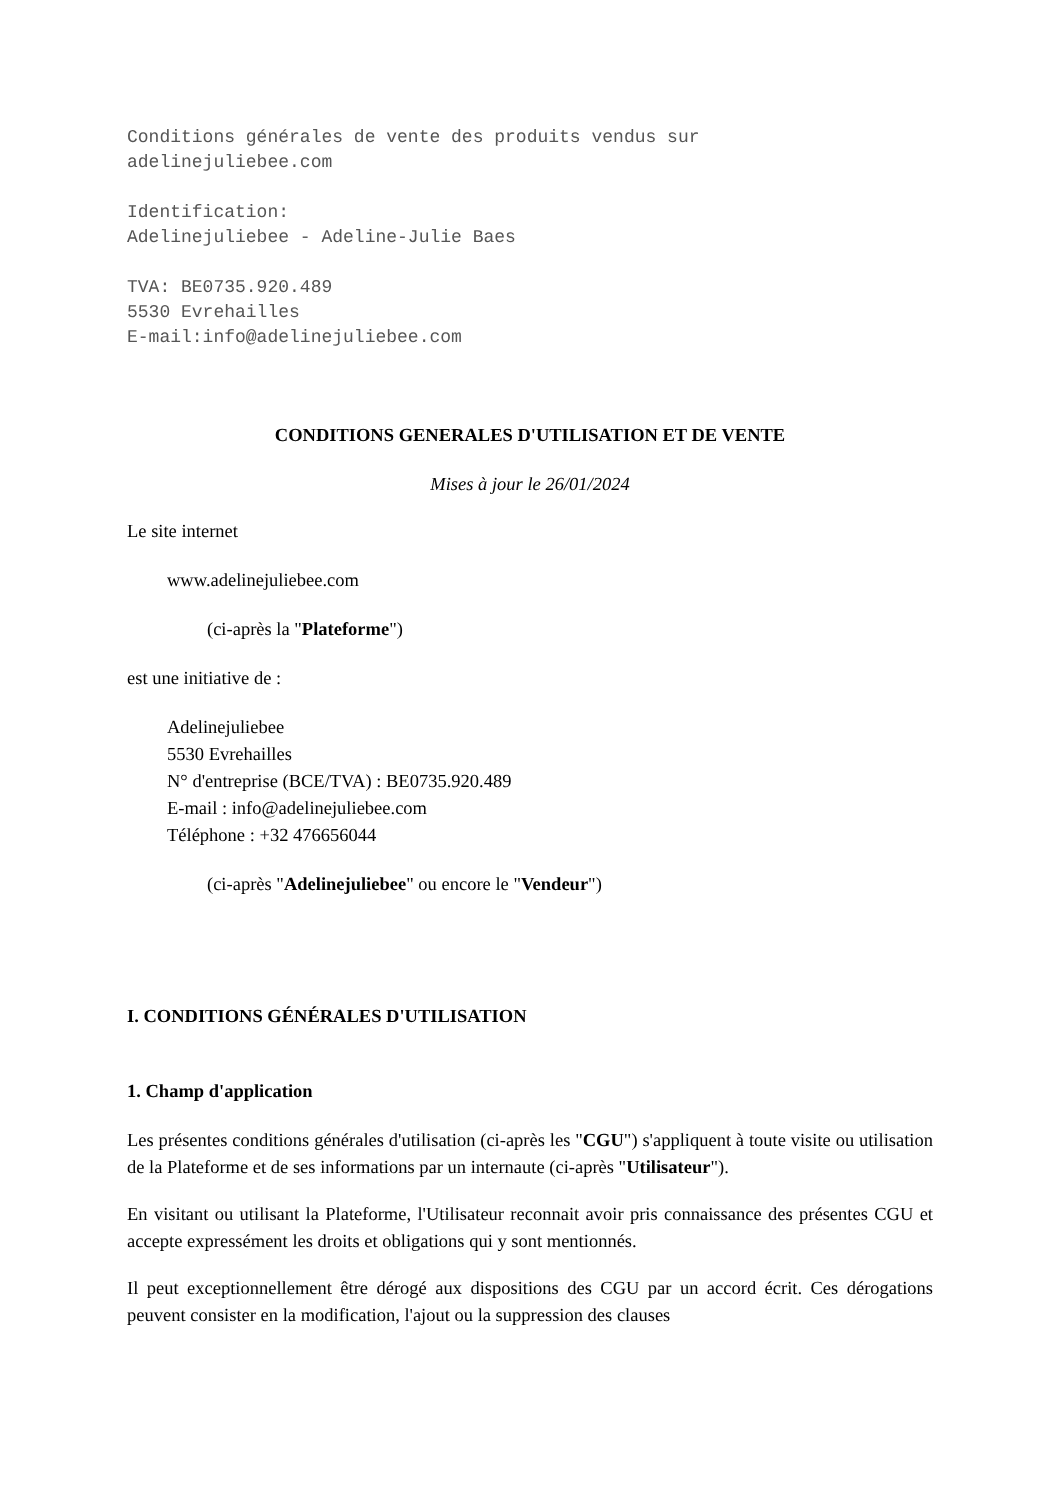Conditions générales de vente des produits vendus sur
adelinejuliebee.com
Identification:
Adelinejuliebee - Adeline-Julie Baes
TVA: BE0735.920.489
5530 Evrehailles
E-mail:info@adelinejuliebee.com
CONDITIONS GENERALES D'UTILISATION ET DE VENTE
Mises à jour le 26/01/2024
Le site internet
www.adelinejuliebee.com
(ci-après la "Plateforme")
est une initiative de :
Adelinejuliebee
5530 Evrehailles
N° d'entreprise (BCE/TVA) : BE0735.920.489
E-mail : info@adelinejuliebee.com
Téléphone : +32 476656044
(ci-après "Adelinejuliebee" ou encore le "Vendeur")
I. CONDITIONS GÉNÉRALES D'UTILISATION
1. Champ d'application
Les présentes conditions générales d'utilisation (ci-après les "CGU") s'appliquent à toute visite ou utilisation de la Plateforme et de ses informations par un internaute (ci-après "Utilisateur").
En visitant ou utilisant la Plateforme, l'Utilisateur reconnait avoir pris connaissance des présentes CGU et accepte expressément les droits et obligations qui y sont mentionnés.
Il peut exceptionnellement être dérogé aux dispositions des CGU par un accord écrit. Ces dérogations peuvent consister en la modification, l'ajout ou la suppression des clauses